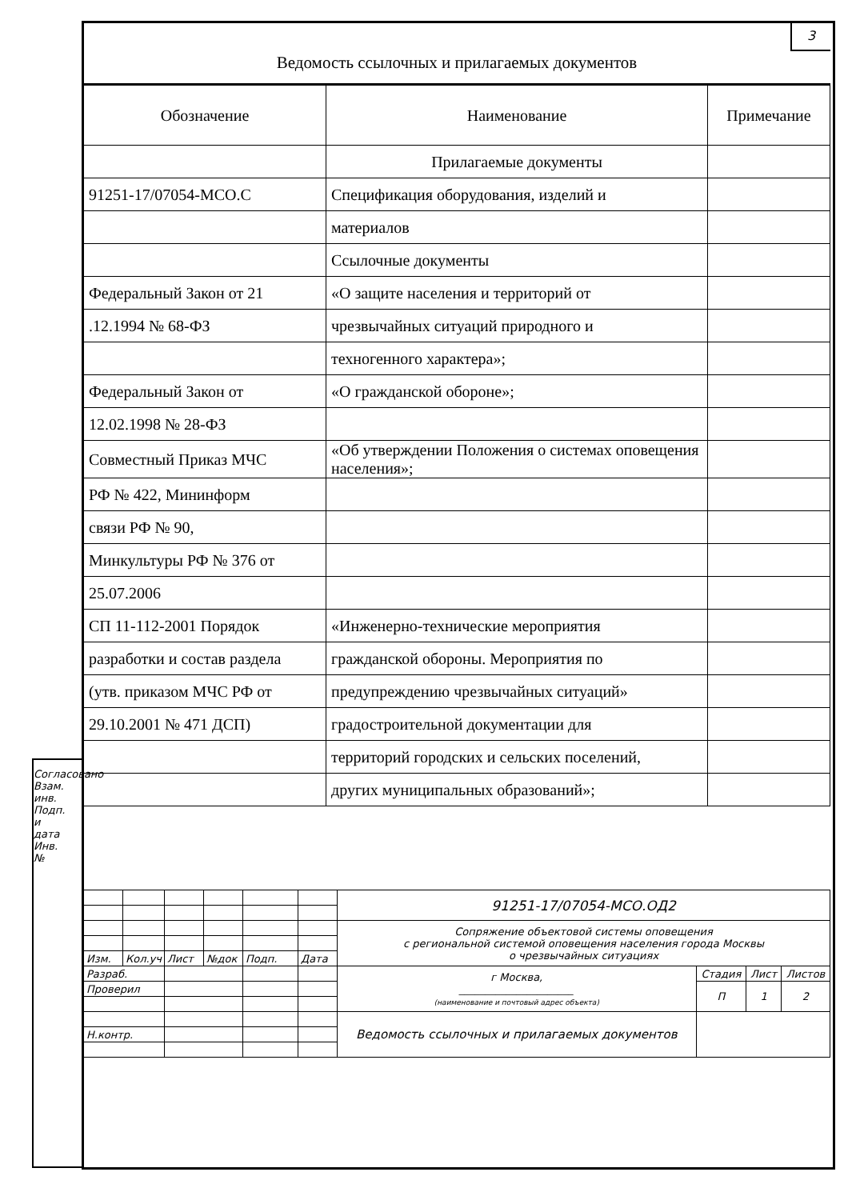3
Ведомость ссылочных и прилагаемых документов
| Обозначение | Наименование | Примечание |
| --- | --- | --- |
| | Прилагаемые документы | |
| 91251-17/07054-МСО.С | Спецификация оборудования, изделий и | |
| | материалов | |
| | Ссылочные документы | |
| Федеральный Закон от 21 | «О защите населения и территорий от | |
| .12.1994 № 68-ФЗ | чрезвычайных ситуаций природного и | |
| | техногенного характера»; | |
| Федеральный Закон от | «О гражданской обороне»; | |
| 12.02.1998 № 28-ФЗ | | |
| Совместный Приказ МЧС | «Об утверждении Положения о системах оповещения населения»; | |
| РФ № 422, Мининформ | | |
| связи РФ № 90, | | |
| Минкультуры РФ № 376 от | | |
| 25.07.2006 | | |
| СП 11-112-2001 Порядок | «Инженерно-технические мероприятия | |
| разработки и состав раздела | гражданской обороны. Мероприятия по | |
| (утв. приказом МЧС РФ от | предупреждению чрезвычайных ситуаций» | |
| 29.10.2001 № 471 ДСП) | градостроительной документации для | |
| | территорий городских и сельских поселений, | |
| | других муниципальных образований»; | |
Согласовано Взам. инв. Подп. и дата Инв. №
| | | | | | | 91251-17/07054-МСО.ОД2 | | | |
| | | | | | | Сопряжение объектовой системы оповещения с региональной системой оповещения населения города Москвы о чрезвычайных ситуациях | | | |
| Изм. | Кол.уч | Лист | №док | Подп. | Дата | | | | |
| Разраб. | | | | | | г Москва, ______________________ (наименование и почтовый адрес объекта) | Стадия | Лист | Листов |
| Проверил | | | | | | | П | 1 | 2 |
| | | | | | | Ведомость ссылочных и прилагаемых документов | | | |
| Н.контр. | | | | | | | | | |